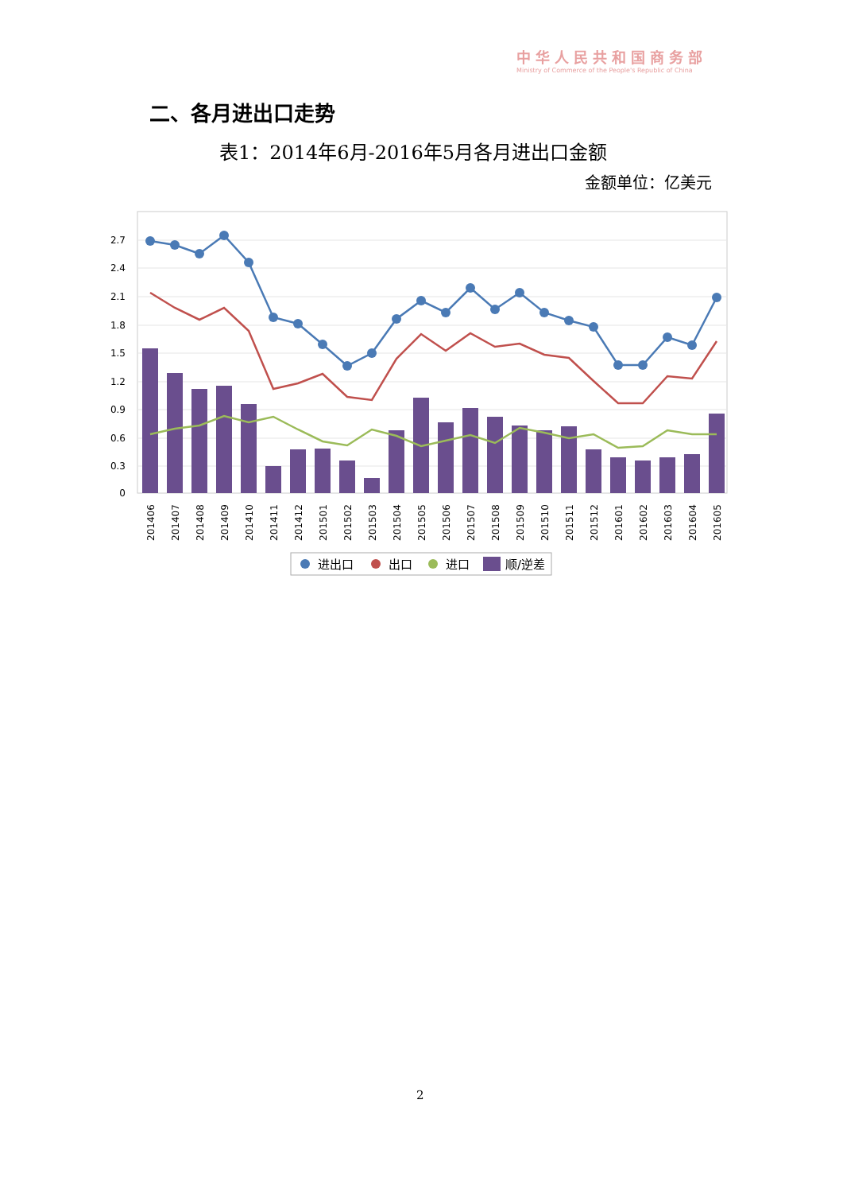中华人民共和国商务部
Ministry of Commerce of the People's Republic of China
二、各月进出口走势
表1：2014年6月-2016年5月各月进出口金额
金额单位：亿美元
0
0.3
0.6
0.9
1.2
1.5
1.8
2.1
2.4
2.7
201406
201407
201408
201409
201410
201411
201412
201501
201502
201503
201504
201505
201506
201507
201508
201509
201510
201511
201512
201601
201602
201603
201604
201605
进出口
出口
进口
顺/逆差
2